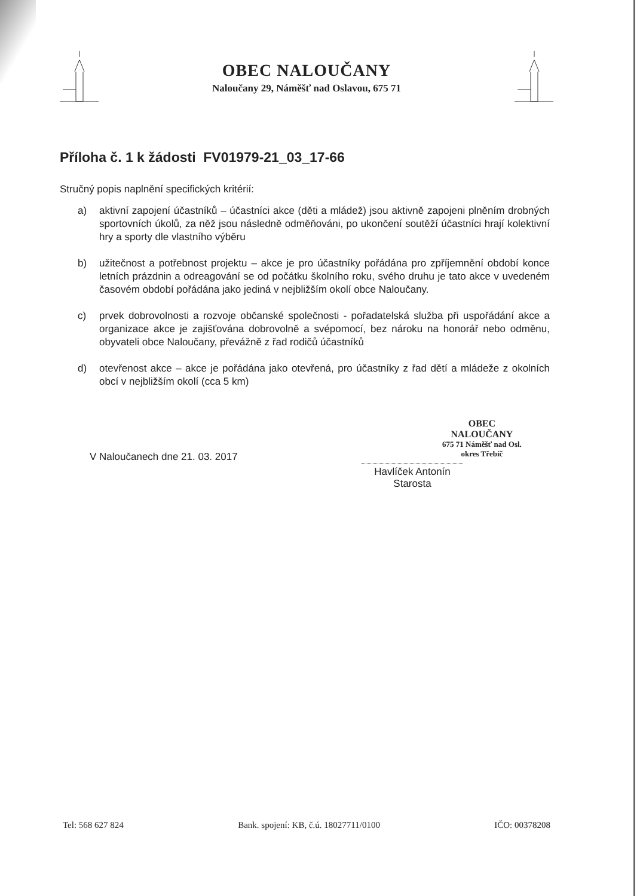OBEC NALOUČANY
Naloučany 29, Náměšť nad Oslavou, 675 71
Příloha č. 1 k žádosti FV01979-21_03_17-66
Stručný popis naplnění specifických kritérií:
a) aktivní zapojení účastníků – účastníci akce (děti a mládež) jsou aktivně zapojeni plněním drobných sportovních úkolů, za něž jsou následně odměňováni, po ukončení soutěží účastníci hrají kolektivní hry a sporty dle vlastního výběru
b) užitečnost a potřebnost projektu – akce je pro účastníky pořádána pro zpříjemnění období konce letních prázdnin a odreagování se od počátku školního roku, svého druhu je tato akce v uvedeném časovém období pořádána jako jediná v nejbližším okolí obce Naloučany.
c) prvek dobrovolnosti a rozvoje občanské společnosti - pořadatelská služba při uspořádání akce a organizace akce je zajišťována dobrovolně a svépomocí, bez nároku na honorář nebo odměnu, obyvateli obce Naloučany, převážně z řad rodičů účastníků
d) otevřenost akce – akce je pořádána jako otevřená, pro účastníky z řad dětí a mládeže z okolních obcí v nejbližším okolí (cca 5 km)
V Naloučanech dne 21. 03. 2017
OBEC
NALOUČANY
675 71 Náměšť nad Osl.
okres Třebíč
Havlíček Antonín
Starosta
Tel: 568 627 824 Bank. spojení: KB, č.ú. 18027711/0100 IČO: 00378208